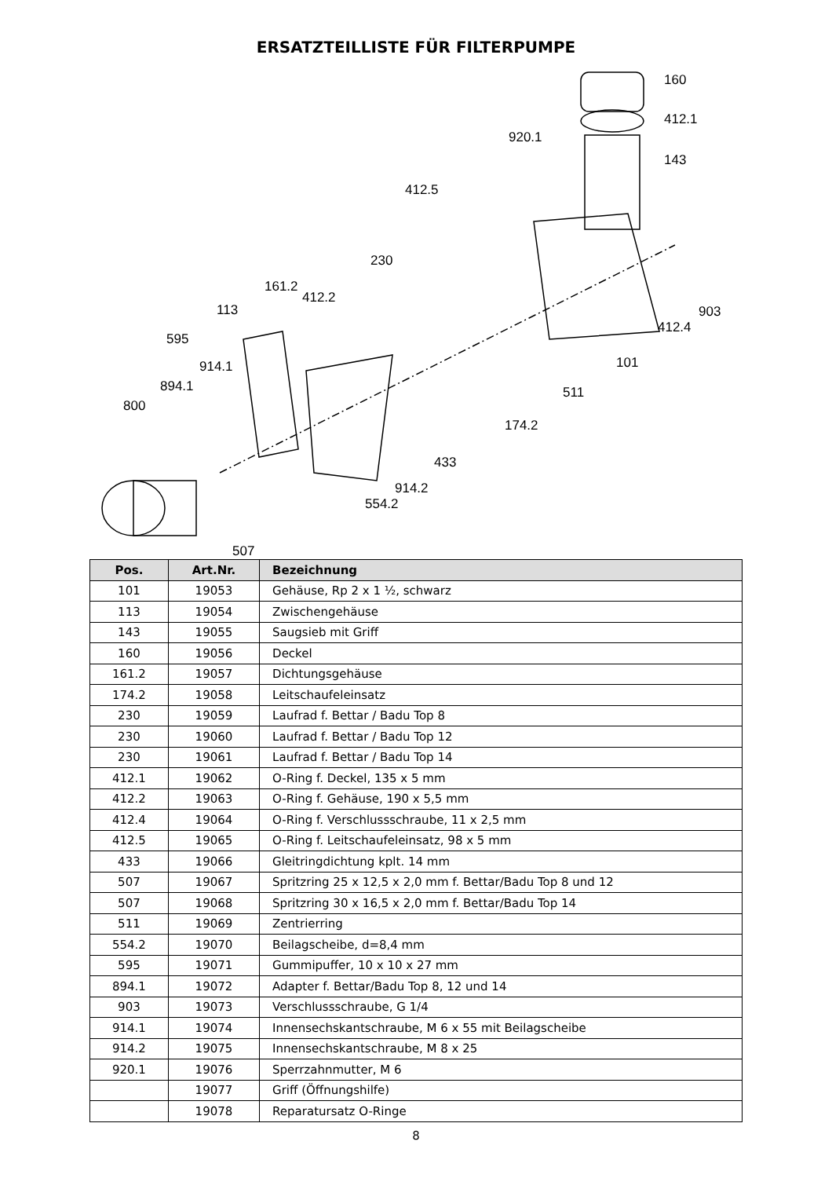ERSATZTEILLISTE FÜR FILTERPUMPE
160
412.1
920.1
143
412.5
230
161.2
412.2
903 113
412.4
595
101 914.1
894.1 511
800
174.2
433
914.2
554.2
507
| Pos. | Art.Nr. | Bezeichnung |
| --- | --- | --- |
| 101 | 19053 | Gehäuse, Rp 2 x 1 ½, schwarz |
| 113 | 19054 | Zwischengehäuse |
| 143 | 19055 | Saugsieb mit Griff |
| 160 | 19056 | Deckel |
| 161.2 | 19057 | Dichtungsgehäuse |
| 174.2 | 19058 | Leitschaufeleinsatz |
| 230 | 19059 | Laufrad f. Bettar / Badu Top 8 |
| 230 | 19060 | Laufrad f. Bettar / Badu Top 12 |
| 230 | 19061 | Laufrad f. Bettar / Badu Top 14 |
| 412.1 | 19062 | O-Ring f. Deckel, 135 x 5 mm |
| 412.2 | 19063 | O-Ring f. Gehäuse, 190 x 5,5 mm |
| 412.4 | 19064 | O-Ring f. Verschlussschraube, 11 x 2,5 mm |
| 412.5 | 19065 | O-Ring f. Leitschaufeleinsatz, 98 x 5 mm |
| 433 | 19066 | Gleitringdichtung kplt. 14 mm |
| 507 | 19067 | Spritzring 25 x 12,5 x 2,0 mm f. Bettar/Badu Top 8 und 12 |
| 507 | 19068 | Spritzring 30 x 16,5 x 2,0 mm f. Bettar/Badu Top 14 |
| 511 | 19069 | Zentrierring |
| 554.2 | 19070 | Beilagscheibe, d=8,4 mm |
| 595 | 19071 | Gummipuffer, 10 x 10 x 27 mm |
| 894.1 | 19072 | Adapter f. Bettar/Badu Top 8, 12 und 14 |
| 903 | 19073 | Verschlussschraube, G 1/4 |
| 914.1 | 19074 | Innensechskantschraube, M 6 x 55 mit Beilagscheibe |
| 914.2 | 19075 | Innensechskantschraube, M 8 x 25 |
| 920.1 | 19076 | Sperrzahnmutter, M 6 |
| | 19077 | Griff (Öffnungshilfe) |
| | 19078 | Reparatursatz O-Ringe |
8